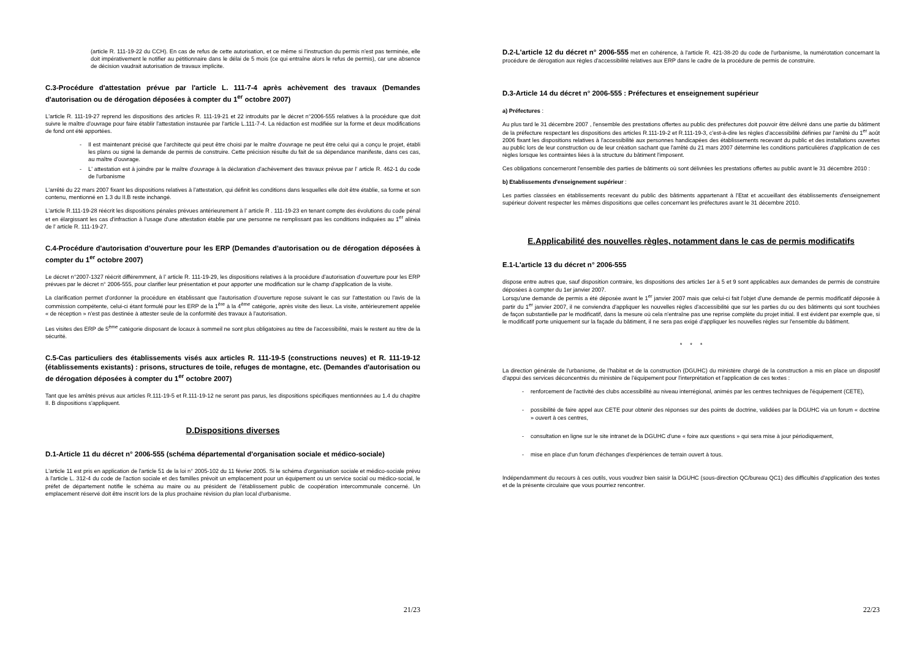(article R. 111-19-22 du CCH). En cas de refus de cette autorisation, et ce même si l'instruction du permis n'est pas terminée, elle doit impérativement le notifier au pétitionnaire dans le délai de 5 mois (ce qui entraîne alors le refus de permis), car une absence de décision vaudrait autorisation de travaux implicite.
C.3-Procédure d'attestation prévue par l'article L. 111-7-4 après achèvement des travaux (Demandes d'autorisation ou de dérogation déposées à compter du 1<sup>er</sup> octobre 2007)
L'article R. 111-19-27 reprend les dispositions des articles R. 111-19-21 et 22 introduits par le décret n°2006-555 relatives à la procédure que doit suivre le maître d'ouvrage pour faire établir l'attestation instaurée par l'article L.111-7-4. La rédaction est modifiée sur la forme et deux modifications de fond ont été apportées.
- Il est maintenant précisé que l'architecte qui peut être choisi par le maître d'ouvrage ne peut être celui qui a conçu le projet, établi les plans ou signé la demande de permis de construire. Cette précision résulte du fait de sa dépendance manifeste, dans ces cas, au maître d'ouvrage.
- L' attestation est à joindre par le maître d'ouvrage à la déclaration d'achèvement des travaux prévue par l' article R. 462-1 du code de l'urbanisme
L'arrêté du 22 mars 2007 fixant les dispositions relatives à l'attestation, qui définit les conditions dans lesquelles elle doit être établie, sa forme et son contenu, mentionné en 1.3 du II.B reste inchangé.
L'article R.111-19-28 réécrit les dispositions pénales prévues antérieurement à l' article R . 111-19-23 en tenant compte des évolutions du code pénal et en élargissant les cas d'infraction à l'usage d'une attestation établie par une personne ne remplissant pas les conditions indiquées au 1<sup>er</sup> alinéa de l' article R. 111-19-27.
C.4-Procédure d'autorisation d'ouverture pour les ERP (Demandes d'autorisation ou de dérogation déposées à compter du 1<sup>er</sup> octobre 2007)
Le décret n°2007-1327 réécrit différemment, à l' article R. 111-19-29, les dispositions relatives à la procédure d'autorisation d'ouverture pour les ERP prévues par le décret n° 2006-555, pour clarifier leur présentation et pour apporter une modification sur le champ d'application de la visite.
La clarification permet d'ordonner la procédure en établissant que l'autorisation d'ouverture repose suivant le cas sur l'attestation ou l'avis de la commission compétente, celui-ci étant formulé pour les ERP de la 1<sup>ère</sup> à la 4<sup>ème</sup> catégorie, après visite des lieux. La visite, antérieurement appelée « de réception » n'est pas destinée à attester seule de la conformité des travaux à l'autorisation.
Les visites des ERP de 5<sup>ème</sup> catégorie disposant de locaux à sommeil ne sont plus obligatoires au titre de l'accessibilité, mais le restent au titre de la sécurité.
C.5-Cas particuliers des établissements visés aux articles R. 111-19-5 (constructions neuves) et R. 111-19-12 (établissements existants) : prisons, structures de toile, refuges de montagne, etc. (Demandes d'autorisation ou de dérogation déposées à compter du 1<sup>er</sup> octobre 2007)
Tant que les arrêtés prévus aux articles R.111-19-5 et R.111-19-12 ne seront pas parus, les dispositions spécifiques mentionnées au 1.4 du chapitre II. B dispositions s'appliquent.
D.Dispositions diverses
D.1-Article 11 du décret n° 2006-555 (schéma départemental d'organisation sociale et médico-sociale)
L'article 11 est pris en application de l'article 51 de la loi n° 2005-102 du 11 février 2005. Si le schéma d'organisation sociale et médico-sociale prévu à l'article L. 312-4 du code de l'action sociale et des familles prévoit un emplacement pour un équipement ou un service social ou médico-social, le préfet de département notifie le schéma au maire ou au président de l'établissement public de coopération intercommunale concerné. Un emplacement réservé doit être inscrit lors de la plus prochaine révision du plan local d'urbanisme.
21/23
D.2-L'article 12 du décret n° 2006-555 met en cohérence, à l'article R. 421-38-20 du code de l'urbanisme, la numérotation concernant la procédure de dérogation aux règles d'accessibilité relatives aux ERP dans le cadre de la procédure de permis de construire.
D.3-Article 14 du décret n° 2006-555 : Préfectures et enseignement supérieur
a) Préfectures :
Au plus tard le 31 décembre 2007 , l'ensemble des prestations offertes au public des préfectures doit pouvoir être délivré dans une partie du bâtiment de la préfecture respectant les dispositions des articles R.111-19-2 et R.111-19-3, c'est-à-dire les règles d'accessibilité définies par l'arrêté du 1<sup>er</sup> août 2006 fixant les dispositions relatives à l'accessibilité aux personnes handicapées des établissements recevant du public et des installations ouvertes au public lors de leur construction ou de leur création sachant que l'arrêté du 21 mars 2007 détermine les conditions particulières d'application de ces règles lorsque les contraintes liées à la structure du bâtiment l'imposent.
Ces obligations concerneront l'ensemble des parties de bâtiments où sont délivrées les prestations offertes au public avant le 31 décembre 2010 :
b) Etablissements d'enseignement supérieur :
Les parties classées en établissements recevant du public des bâtiments appartenant à l'Etat et accueillant des établissements d'enseignement supérieur doivent respecter les mêmes dispositions que celles concernant les préfectures avant le 31 décembre 2010.
E.Applicabilité des nouvelles règles, notamment dans le cas de permis modificatifs
E.1-L'article 13 du décret n° 2006-555
dispose entre autres que, sauf disposition contraire, les dispositions des articles 1er à 5 et 9 sont applicables aux demandes de permis de construire déposées à compter du 1er janvier 2007.
Lorsqu'une demande de permis a été déposée avant le 1<sup>er</sup> janvier 2007 mais que celui-ci fait l'objet d'une demande de permis modificatif déposée à partir du 1<sup>er</sup> janvier 2007, il ne conviendra d'appliquer les nouvelles règles d'accessibilité que sur les parties du ou des bâtiments qui sont touchées de façon substantielle par le modificatif, dans la mesure où cela n'entraîne pas une reprise complète du projet initial. Il est évident par exemple que, si le modificatif porte uniquement sur la façade du bâtiment, il ne sera pas exigé d'appliquer les nouvelles règles sur l'ensemble du bâtiment.
* * *
La direction générale de l'urbanisme, de l'habitat et de la construction (DGUHC) du ministère chargé de la construction a mis en place un dispositif d'appui des services déconcentrés du ministère de l'équipement pour l'interprétation et l'application de ces textes :
- renforcement de l'activité des clubs accessibilité au niveau interrégional, animés par les centres techniques de l'équipement (CETE),
- possibilité de faire appel aux CETE pour obtenir des réponses sur des points de doctrine, validées par la DGUHC via un forum « doctrine » ouvert à ces centres,
- consultation en ligne sur le site intranet de la DGUHC d'une « foire aux questions » qui sera mise à jour périodiquement,
- mise en place d'un forum d'échanges d'expériences de terrain ouvert à tous.
Indépendamment du recours à ces outils, vous voudrez bien saisir la DGUHC (sous-direction QC/bureau QC1) des difficultés d'application des textes et de la présente circulaire que vous pourriez rencontrer.
22/23